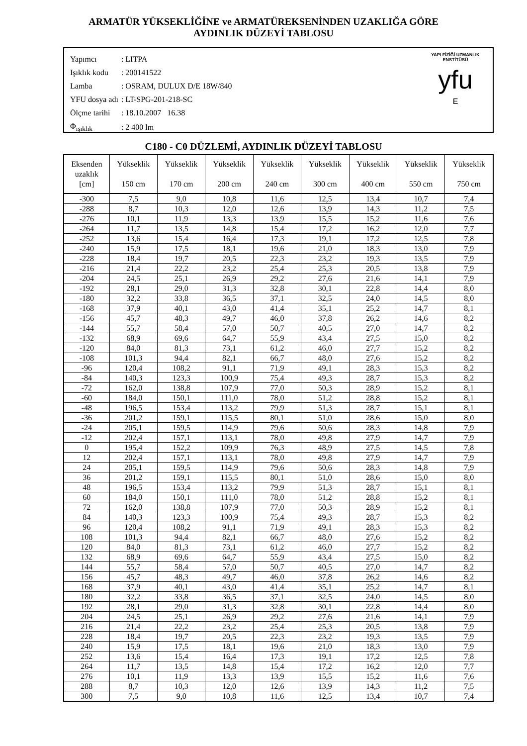ARMATÜR YÜKSEKLİĞİNE ve ARMATÜREKSENİNDEN UZAKLIĞA GÖRE
AYDINLIK DÜZEYİ TABLOSU
| Yapımcı | : LITPA |
| Işıklık kodu | : 200141522 |
| Lamba | : OSRAM, DULUX D/E 18W/840 |
| YFU dosya adı | : LT-SPG-201-218-SC |
| Ölçme tarihi | : 18.10.2007 16.38 |
| Φ<sub>ışıklık</sub> | : 2 400 lm |
YAPI FİZİĞİ UZMANLIK ENSTİTÜSÜ
yfu
E
C180 - C0 DÜZLEMİ, AYDINLIK DÜZEYİ TABLOSU
| Eksenden uzaklık [cm] | Yükseklik 150 cm | Yükseklik 170 cm | Yükseklik 200 cm | Yükseklik 240 cm | Yükseklik 300 cm | Yükseklik 400 cm | Yükseklik 550 cm | Yükseklik 750 cm |
| --- | --- | --- | --- | --- | --- | --- | --- | --- |
| -300 | 7,5 | 9,0 | 10,8 | 11,6 | 12,5 | 13,4 | 10,7 | 7,4 |
| -288 | 8,7 | 10,3 | 12,0 | 12,6 | 13,9 | 14,3 | 11,2 | 7,5 |
| -276 | 10,1 | 11,9 | 13,3 | 13,9 | 15,5 | 15,2 | 11,6 | 7,6 |
| -264 | 11,7 | 13,5 | 14,8 | 15,4 | 17,2 | 16,2 | 12,0 | 7,7 |
| -252 | 13,6 | 15,4 | 16,4 | 17,3 | 19,1 | 17,2 | 12,5 | 7,8 |
| -240 | 15,9 | 17,5 | 18,1 | 19,6 | 21,0 | 18,3 | 13,0 | 7,9 |
| -228 | 18,4 | 19,7 | 20,5 | 22,3 | 23,2 | 19,3 | 13,5 | 7,9 |
| -216 | 21,4 | 22,2 | 23,2 | 25,4 | 25,3 | 20,5 | 13,8 | 7,9 |
| -204 | 24,5 | 25,1 | 26,9 | 29,2 | 27,6 | 21,6 | 14,1 | 7,9 |
| -192 | 28,1 | 29,0 | 31,3 | 32,8 | 30,1 | 22,8 | 14,4 | 8,0 |
| -180 | 32,2 | 33,8 | 36,5 | 37,1 | 32,5 | 24,0 | 14,5 | 8,0 |
| -168 | 37,9 | 40,1 | 43,0 | 41,4 | 35,1 | 25,2 | 14,7 | 8,1 |
| -156 | 45,7 | 48,3 | 49,7 | 46,0 | 37,8 | 26,2 | 14,6 | 8,2 |
| -144 | 55,7 | 58,4 | 57,0 | 50,7 | 40,5 | 27,0 | 14,7 | 8,2 |
| -132 | 68,9 | 69,6 | 64,7 | 55,9 | 43,4 | 27,5 | 15,0 | 8,2 |
| -120 | 84,0 | 81,3 | 73,1 | 61,2 | 46,0 | 27,7 | 15,2 | 8,2 |
| -108 | 101,3 | 94,4 | 82,1 | 66,7 | 48,0 | 27,6 | 15,2 | 8,2 |
| -96 | 120,4 | 108,2 | 91,1 | 71,9 | 49,1 | 28,3 | 15,3 | 8,2 |
| -84 | 140,3 | 123,3 | 100,9 | 75,4 | 49,3 | 28,7 | 15,3 | 8,2 |
| -72 | 162,0 | 138,8 | 107,9 | 77,0 | 50,3 | 28,9 | 15,2 | 8,1 |
| -60 | 184,0 | 150,1 | 111,0 | 78,0 | 51,2 | 28,8 | 15,2 | 8,1 |
| -48 | 196,5 | 153,4 | 113,2 | 79,9 | 51,3 | 28,7 | 15,1 | 8,1 |
| -36 | 201,2 | 159,1 | 115,5 | 80,1 | 51,0 | 28,6 | 15,0 | 8,0 |
| -24 | 205,1 | 159,5 | 114,9 | 79,6 | 50,6 | 28,3 | 14,8 | 7,9 |
| -12 | 202,4 | 157,1 | 113,1 | 78,0 | 49,8 | 27,9 | 14,7 | 7,9 |
| 0 | 195,4 | 152,2 | 109,9 | 76,3 | 48,9 | 27,5 | 14,5 | 7,8 |
| 12 | 202,4 | 157,1 | 113,1 | 78,0 | 49,8 | 27,9 | 14,7 | 7,9 |
| 24 | 205,1 | 159,5 | 114,9 | 79,6 | 50,6 | 28,3 | 14,8 | 7,9 |
| 36 | 201,2 | 159,1 | 115,5 | 80,1 | 51,0 | 28,6 | 15,0 | 8,0 |
| 48 | 196,5 | 153,4 | 113,2 | 79,9 | 51,3 | 28,7 | 15,1 | 8,1 |
| 60 | 184,0 | 150,1 | 111,0 | 78,0 | 51,2 | 28,8 | 15,2 | 8,1 |
| 72 | 162,0 | 138,8 | 107,9 | 77,0 | 50,3 | 28,9 | 15,2 | 8,1 |
| 84 | 140,3 | 123,3 | 100,9 | 75,4 | 49,3 | 28,7 | 15,3 | 8,2 |
| 96 | 120,4 | 108,2 | 91,1 | 71,9 | 49,1 | 28,3 | 15,3 | 8,2 |
| 108 | 101,3 | 94,4 | 82,1 | 66,7 | 48,0 | 27,6 | 15,2 | 8,2 |
| 120 | 84,0 | 81,3 | 73,1 | 61,2 | 46,0 | 27,7 | 15,2 | 8,2 |
| 132 | 68,9 | 69,6 | 64,7 | 55,9 | 43,4 | 27,5 | 15,0 | 8,2 |
| 144 | 55,7 | 58,4 | 57,0 | 50,7 | 40,5 | 27,0 | 14,7 | 8,2 |
| 156 | 45,7 | 48,3 | 49,7 | 46,0 | 37,8 | 26,2 | 14,6 | 8,2 |
| 168 | 37,9 | 40,1 | 43,0 | 41,4 | 35,1 | 25,2 | 14,7 | 8,1 |
| 180 | 32,2 | 33,8 | 36,5 | 37,1 | 32,5 | 24,0 | 14,5 | 8,0 |
| 192 | 28,1 | 29,0 | 31,3 | 32,8 | 30,1 | 22,8 | 14,4 | 8,0 |
| 204 | 24,5 | 25,1 | 26,9 | 29,2 | 27,6 | 21,6 | 14,1 | 7,9 |
| 216 | 21,4 | 22,2 | 23,2 | 25,4 | 25,3 | 20,5 | 13,8 | 7,9 |
| 228 | 18,4 | 19,7 | 20,5 | 22,3 | 23,2 | 19,3 | 13,5 | 7,9 |
| 240 | 15,9 | 17,5 | 18,1 | 19,6 | 21,0 | 18,3 | 13,0 | 7,9 |
| 252 | 13,6 | 15,4 | 16,4 | 17,3 | 19,1 | 17,2 | 12,5 | 7,8 |
| 264 | 11,7 | 13,5 | 14,8 | 15,4 | 17,2 | 16,2 | 12,0 | 7,7 |
| 276 | 10,1 | 11,9 | 13,3 | 13,9 | 15,5 | 15,2 | 11,6 | 7,6 |
| 288 | 8,7 | 10,3 | 12,0 | 12,6 | 13,9 | 14,3 | 11,2 | 7,5 |
| 300 | 7,5 | 9,0 | 10,8 | 11,6 | 12,5 | 13,4 | 10,7 | 7,4 |